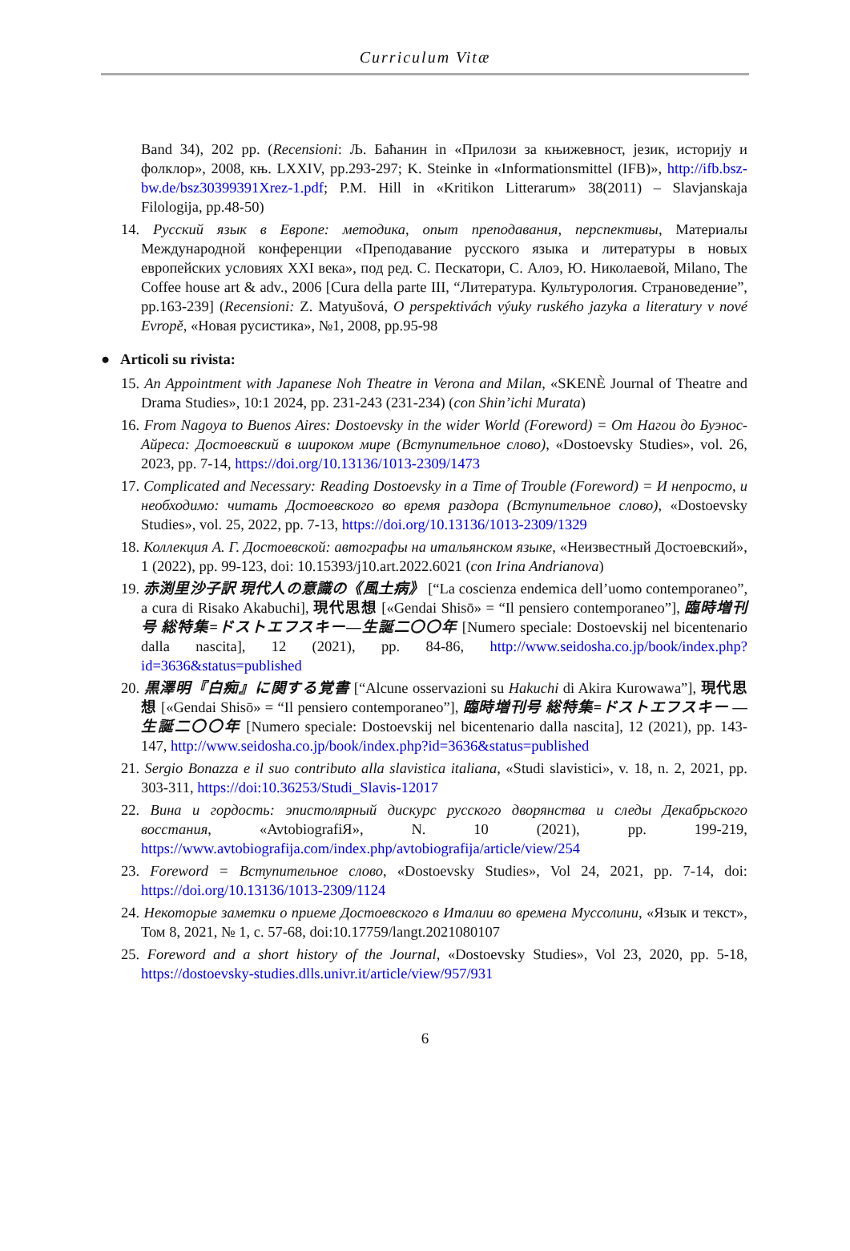Curriculum Vitæ
Band 34), 202 pp. (Recensioni: Љ. Баћанин in «Прилози за књижевност, језик, историју и фолклор», 2008, књ. LXXIV, pp.293-297; K. Steinke in «Informationsmittel (IFB)», http://ifb.bsz-bw.de/bsz30399391Xrez-1.pdf; P.M. Hill in «Kritikon Litterarum» 38(2011) – Slavjanskaja Filologija, pp.48-50)
14. Русский язык в Европе: методика, опыт преподавания, перспективы, Материалы Международной конференции «Преподавание русского языка и литературы в новых европейских условиях XXI века», под ред. С. Пескатори, С. Алоэ, Ю. Николаевой, Milano, The Coffee house art & adv., 2006 [Cura della parte III, “Литература. Культурология. Страноведение”, pp.163-239] (Recensioni: Z. Matyušová, O perspektivách výuky ruského jazyka a literatury v nové Evropě, «Новая русистика», №1, 2008, pp.95-98
● Articoli su rivista:
15. An Appointment with Japanese Noh Theatre in Verona and Milan, «SKENÈ Journal of Theatre and Drama Studies», 10:1 2024, pp. 231-243 (231-234) (con Shin’ichi Murata)
16. From Nagoya to Buenos Aires: Dostoevsky in the wider World (Foreword) = От Нагои до Буэнос-Айреса: Достоевский в широком мире (Вступительное слово), «Dostoevsky Studies», vol. 26, 2023, pp. 7-14, https://doi.org/10.13136/1013-2309/1473
17. Complicated and Necessary: Reading Dostoevsky in a Time of Trouble (Foreword) = И непросто, и необходимо: читать Достоевского во время раздора (Вступительное слово), «Dostoevsky Studies», vol. 25, 2022, pp. 7-13, https://doi.org/10.13136/1013-2309/1329
18. Коллекция А. Г. Достоевской: автографы на итальянском языке, «Неизвестный Достоевский», 1 (2022), pp. 99-123, doi: 10.15393/j10.art.2022.6021 (con Irina Andrianova)
19. 赤渕里沙子訳 現代人の意識の《風土病》 [“La coscienza endemica dell’uomo contemporaneo”, a cura di Risako Akabuchi], 現代思想 [«Gendai Shisō» = “Il pensiero contemporaneo”], 臨時増刊号 総特集=ドストエフスキー—生誕二〇〇年 [Numero speciale: Dostoevskij nel bicentenario dalla nascita], 12 (2021), pp. 84-86, http://www.seidosha.co.jp/book/index.php?id=3636&status=published
20. 黒澤明『白痴』に関する覚書 [“Alcune osservazioni su Hakuchi di Akira Kurowawa”], 現代思想 [«Gendai Shisō» = “Il pensiero contemporaneo”], 臨時増刊号 総特集=ドストエフスキー —生誕二〇〇年 [Numero speciale: Dostoevskij nel bicentenario dalla nascita], 12 (2021), pp. 143-147, http://www.seidosha.co.jp/book/index.php?id=3636&status=published
21. Sergio Bonazza e il suo contributo alla slavistica italiana, «Studi slavistici», v. 18, n. 2, 2021, pp. 303-311, https://doi:10.36253/Studi_Slavis-12017
22. Вина и гордость: эпистолярный дискурс русского дворянства и следы Декабрьского восстания, «AvtobiografiЯ», N. 10 (2021), pp. 199-219, https://www.avtobiografija.com/index.php/avtobiografija/article/view/254
23. Foreword = Вступительное слово, «Dostoevsky Studies», Vol 24, 2021, pp. 7-14, doi: https://doi.org/10.13136/1013-2309/1124
24. Некоторые заметки о приеме Достоевского в Италии во времена Муссолини, «Язык и текст», Том 8, 2021, № 1, с. 57-68, doi:10.17759/langt.2021080107
25. Foreword and a short history of the Journal, «Dostoevsky Studies», Vol 23, 2020, pp. 5-18, https://dostoevsky-studies.dlls.univr.it/article/view/957/931
6